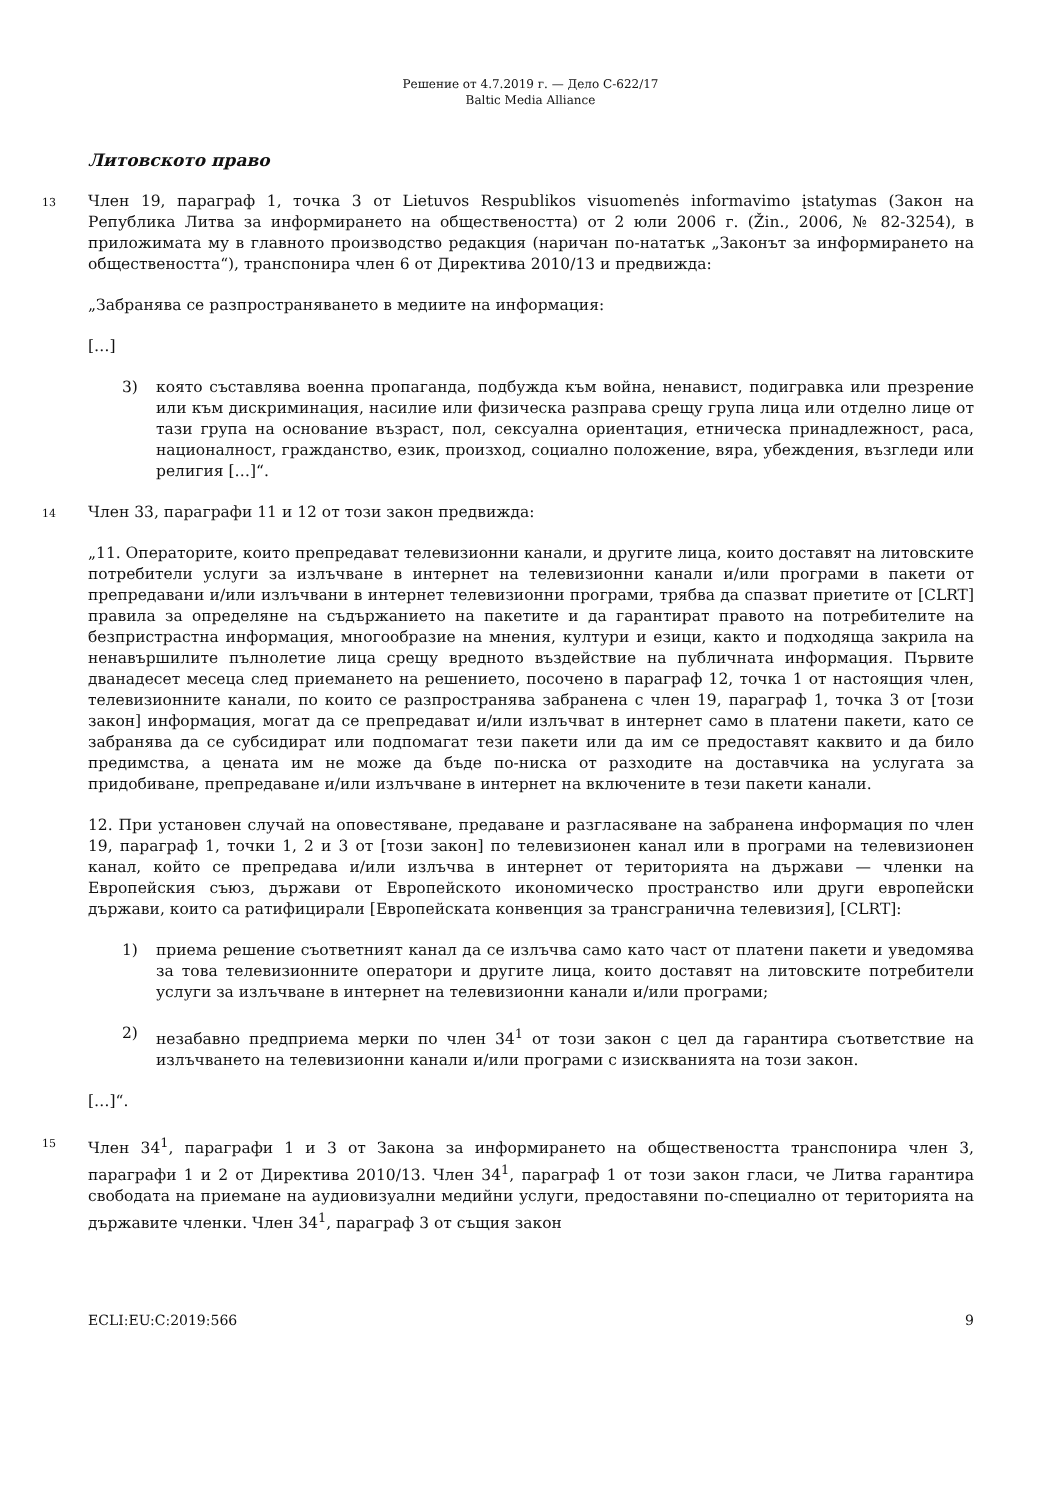Решение от 4.7.2019 г. — Дело C-622/17
Baltic Media Alliance
Литовското право
13 Член 19, параграф 1, точка 3 от Lietuvos Respublikos visuomenės informavimo įstatymas (Закон на Република Литва за информирането на обществеността) от 2 юли 2006 г. (Žin., 2006, № 82-3254), в приложимата му в главното производство редакция (наричан по-нататък „Законът за информирането на обществеността“), транспонира член 6 от Директива 2010/13 и предвижда:
„Забранява се разпространяването в медиите на информация:
[…]
3) която съставлява военна пропаганда, подбужда към война, ненавист, подигравка или презрение или към дискриминация, насилие или физическа разправа срещу група лица или отделно лице от тази група на основание възраст, пол, сексуална ориентация, етническа принадлежност, раса, националност, гражданство, език, произход, социално положение, вяра, убеждения, възгледи или религия […]“.
14 Член 33, параграфи 11 и 12 от този закон предвижда:
„11. Операторите, които препредават телевизионни канали, и другите лица, които доставят на литовските потребители услуги за излъчване в интернет на телевизионни канали и/или програми в пакети от препредавани и/или излъчвани в интернет телевизионни програми, трябва да спазват приетите от [CLRT] правила за определяне на съдържанието на пакетите и да гарантират правото на потребителите на безпристрастна информация, многообразие на мнения, култури и езици, както и подходяща закрила на ненавършилите пълнолетие лица срещу вредното въздействие на публичната информация. Първите дванадесет месеца след приемането на решението, посочено в параграф 12, точка 1 от настоящия член, телевизионните канали, по които се разпространява забранена с член 19, параграф 1, точка 3 от [този закон] информация, могат да се препредават и/или излъчват в интернет само в платени пакети, като се забранява да се субсидират или подпомагат тези пакети или да им се предоставят каквито и да било предимства, а цената им не може да бъде по-ниска от разходите на доставчика на услугата за придобиване, препредаване и/или излъчване в интернет на включените в тези пакети канали.
12. При установен случай на оповестяване, предаване и разгласяване на забранена информация по член 19, параграф 1, точки 1, 2 и 3 от [този закон] по телевизионен канал или в програми на телевизионен канал, който се препредава и/или излъчва в интернет от територията на държави — членки на Европейския съюз, държави от Европейското икономическо пространство или други европейски държави, които са ратифицирали [Европейската конвенция за трансгранична телевизия], [CLRT]:
1) приема решение съответният канал да се излъчва само като част от платени пакети и уведомява за това телевизионните оператори и другите лица, които доставят на литовските потребители услуги за излъчване в интернет на телевизионни канали и/или програми;
2) незабавно предприема мерки по член 34<sup>1</sup> от този закон с цел да гарантира съответствие на излъчването на телевизионни канали и/или програми с изискванията на този закон.
[…]“.
15 Член 34<sup>1</sup>, параграфи 1 и 3 от Закона за информирането на обществеността транспонира член 3, параграфи 1 и 2 от Директива 2010/13. Член 34<sup>1</sup>, параграф 1 от този закон гласи, че Литва гарантира свободата на приемане на аудиовизуални медийни услуги, предоставяни по-специално от територията на държавите членки. Член 34<sup>1</sup>, параграф 3 от същия закон
ECLI:EU:C:2019:566 9